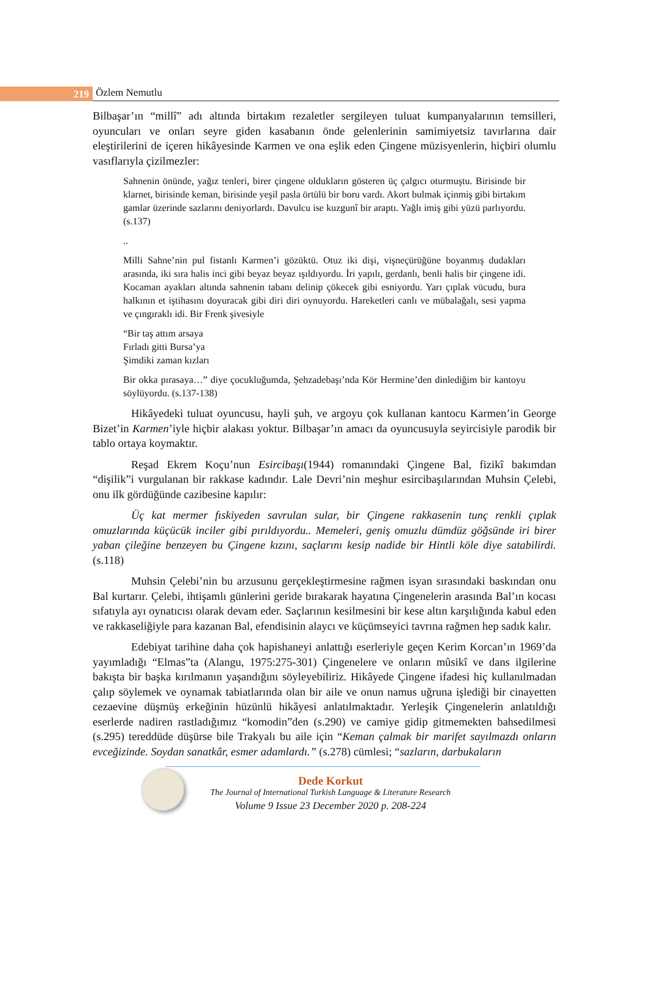219
Özlem Nemutlu
Bilbaşar’ın “millî” adı altında birtakım rezaletler sergileyen tuluat kumpanyalarının temsilleri, oyuncuları ve onları seyre giden kasabanın önde gelenlerinin samimiyetsiz tavırlarına dair eleştirilerini de içeren hikâyesinde Karmen ve ona eşlik eden Çingene müzisyenlerin, hiçbiri olumlu vasıflarıyla çizilmezler:
Sahnenin önünde, yağız tenleri, birer çingene oldukların gösteren üç çalgıcı oturmuştu. Birisinde bir klarnet, birisinde keman, birisinde yeşil pasla örtülü bir boru vardı. Akort bulmak içinmiş gibi birtakım gamlar üzerinde sazlarını deniyorlardı. Davulcu ise kuzgunî bir araptı. Yağlı imiş gibi yüzü parlıyordu. (s.137)
..
Milli Sahne’nin pul fistanlı Karmen’i gözüktü. Otuz iki dişi, vişneçürüğüne boyanmış dudakları arasında, iki sıra halis inci gibi beyaz beyaz ışıldıyordu. İri yapılı, gerdanlı, benli halis bir çingene idi. Kocaman ayakları altında sahnenin tabanı delinip çökecek gibi esniyordu. Yarı çıplak vücudu, bura halkının et iştihasını doyuracak gibi diri diri oynuyordu. Hareketleri canlı ve mübalağalı, sesi yapma ve çıngıraklı idi. Bir Frenk şivesiyle
“Bir taş attım arsaya
Fırladı gitti Bursa’ya
Şimdiki zaman kızları
Bir okka pırasaya…” diye çocukluğumda, Şehzadebaşı’nda Kör Hermine’den dinlediğim bir kantoyu söylüyordu. (s.137-138)
Hikâyedeki tuluat oyuncusu, hayli şuh, ve argoyu çok kullanan kantocu Karmen’in George Bizet’in Karmen’iyle hiçbir alakası yoktur. Bilbaşar’ın amacı da oyuncusuyla seyircisiyle parodik bir tablo ortaya koymaktır.
Reşad Ekrem Koçu’nun Esircibaşı(1944) romanındaki Çingene Bal, fizikî bakımdan “dişilik”i vurgulanan bir rakkase kadındır. Lale Devri’nin meşhur esircibaşılarından Muhsin Çelebi, onu ilk gördüğünde cazibesine kapılır:
Üç kat mermer fıskiyeden savrulan sular, bir Çingene rakkasenin tunç renkli çıplak omuzlarında küçücük inciler gibi pırıldıyordu.. Memeleri, geniş omuzlu dümdüz göğsünde iri birer yaban çileğine benzeyen bu Çingene kızını, saçlarını kesip nadide bir Hintli köle diye satabilirdi. (s.118)
Muhsin Çelebi’nin bu arzusunu gerçekleştirmesine rağmen isyan sırasındaki baskından onu Bal kurtarır. Çelebi, ihtişamlı günlerini geride bırakarak hayatına Çingenelerin arasında Bal’ın kocası sıfatıyla ayı oynatıcısı olarak devam eder. Saçlarının kesilmesini bir kese altın karşılığında kabul eden ve rakkaseliğiyle para kazanan Bal, efendisinin alaycı ve küçümseyici tavrına rağmen hep sadık kalır.
Edebiyat tarihine daha çok hapishaneyi anlattığı eserleriyle geçen Kerim Korcan’ın 1969’da yayımladığı “Elmas”ta (Alangu, 1975:275-301) Çingenelere ve onların mûsikî ve dans ilgilerine bakışta bir başka kırılmanın yaşandığını söyleyebiliriz. Hikâyede Çingene ifadesi hiç kullanılmadan çalıp söylemek ve oynamak tabiatlarında olan bir aile ve onun namus uğruna işlediği bir cinayetten cezaevine düşmüş erkeğinin hüzünlü hikâyesi anlatılmaktadır. Yerleşik Çingenelerin anlatıldığı eserlerde nadiren rastladığımız “komodin”den (s.290) ve camiye gidip gitmemekten bahsedilmesi (s.295) tereddüde düşürse bile Trakyalı bu aile için “Keman çalmak bir marifet sayılmazdı onların evceğizinde. Soydan sanatkâr, esmer adamlardı.” (s.278) cümlesi; “sazların, darbukaların
Dede Korkut
The Journal of International Turkish Language & Literature Research
Volume 9 Issue 23 December 2020 p. 208-224